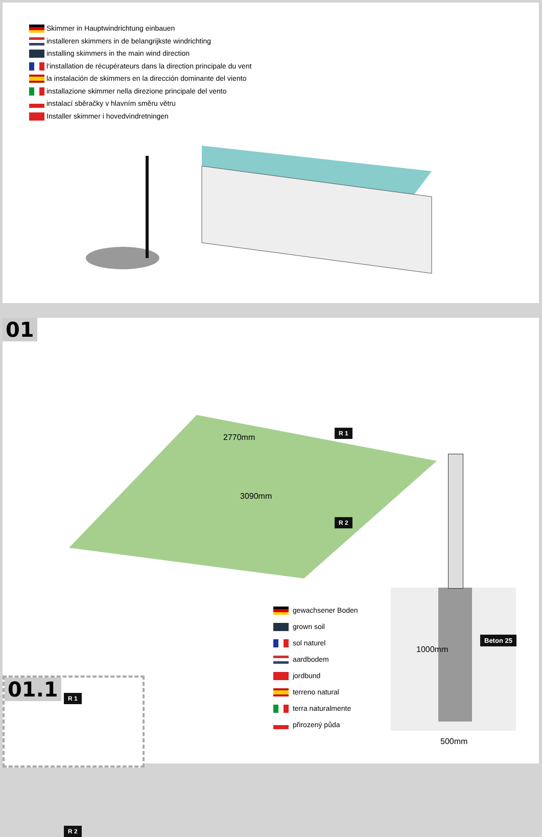Skimmer in Hauptwindrichtung einbauen
installeren skimmers in de belangrijkste windrichting
installing skimmers in the main wind direction
l‘installation de récupérateurs dans la direction principale du vent
la instalación de skimmers en la dirección dominante del viento
installazione skimmer nella direzione principale del vento
instalací sběračky v hlavním směru větru
Installer skimmer i hovedvindretningen
01
2770mm
3090mm
R 1
R 2
01.1
R 1
R 2
gewachsener Boden
grown soil
sol naturel
aardbodem
jordbund
terreno natural
terra naturalmente
přirozený půda
1000mm
Beton 25
500mm